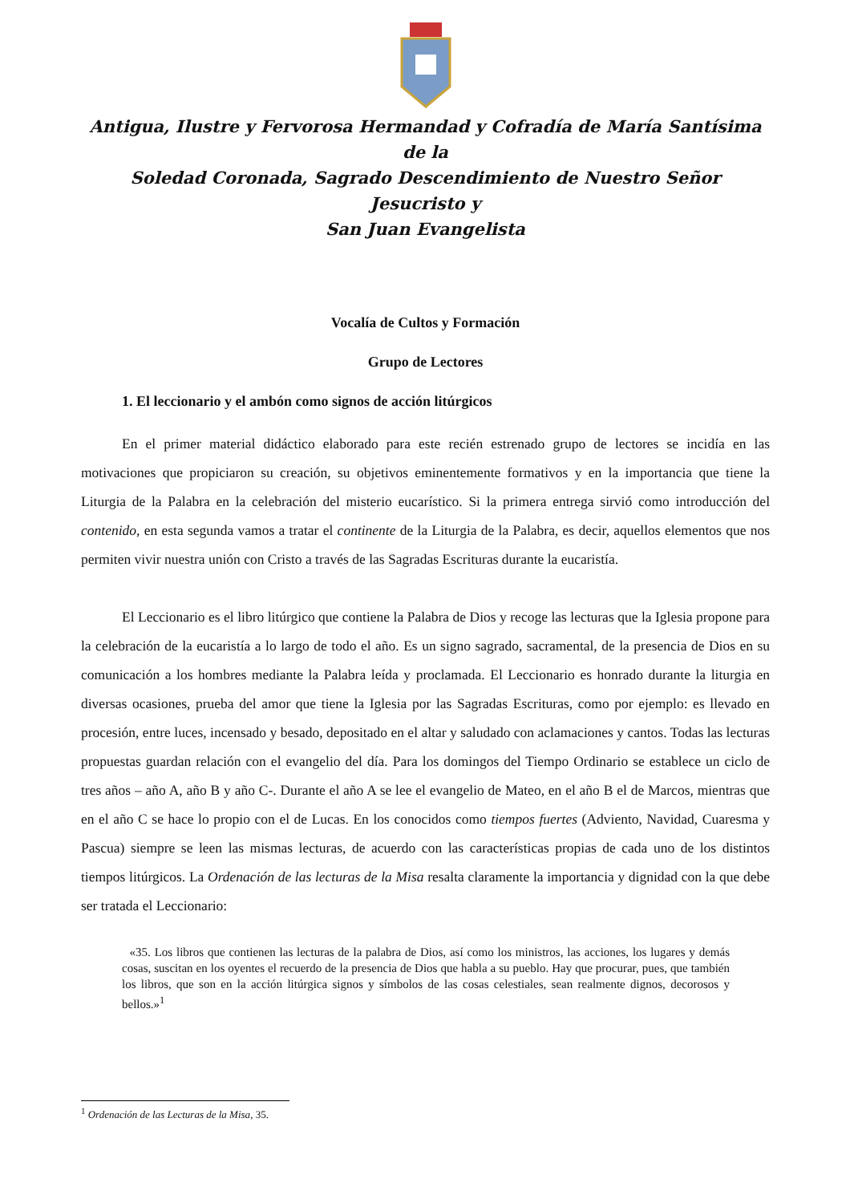Antigua, Ilustre y Fervorosa Hermandad y Cofradía de María Santísima de la
Soledad Coronada, Sagrado Descendimiento de Nuestro Señor Jesucristo y
San Juan Evangelista
Vocalía de Cultos y Formación
Grupo de Lectores
1. El leccionario y el ambón como signos de acción litúrgicos
En el primer material didáctico elaborado para este recién estrenado grupo de lectores se incidía en las motivaciones que propiciaron su creación, su objetivos eminentemente formativos y en la importancia que tiene la Liturgia de la Palabra en la celebración del misterio eucarístico. Si la primera entrega sirvió como introducción del contenido, en esta segunda vamos a tratar el continente de la Liturgia de la Palabra, es decir, aquellos elementos que nos permiten vivir nuestra unión con Cristo a través de las Sagradas Escrituras durante la eucaristía.
El Leccionario es el libro litúrgico que contiene la Palabra de Dios y recoge las lecturas que la Iglesia propone para la celebración de la eucaristía a lo largo de todo el año. Es un signo sagrado, sacramental, de la presencia de Dios en su comunicación a los hombres mediante la Palabra leída y proclamada. El Leccionario es honrado durante la liturgia en diversas ocasiones, prueba del amor que tiene la Iglesia por las Sagradas Escrituras, como por ejemplo: es llevado en procesión, entre luces, incensado y besado, depositado en el altar y saludado con aclamaciones y cantos. Todas las lecturas propuestas guardan relación con el evangelio del día. Para los domingos del Tiempo Ordinario se establece un ciclo de tres años – año A, año B y año C-. Durante el año A se lee el evangelio de Mateo, en el año B el de Marcos, mientras que en el año C se hace lo propio con el de Lucas. En los conocidos como tiempos fuertes (Adviento, Navidad, Cuaresma y Pascua) siempre se leen las mismas lecturas, de acuerdo con las características propias de cada uno de los distintos tiempos litúrgicos. La Ordenación de las lecturas de la Misa resalta claramente la importancia y dignidad con la que debe ser tratada el Leccionario:
«35. Los libros que contienen las lecturas de la palabra de Dios, así como los ministros, las acciones, los lugares y demás cosas, suscitan en los oyentes el recuerdo de la presencia de Dios que habla a su pueblo. Hay que procurar, pues, que también los libros, que son en la acción litúrgica signos y símbolos de las cosas celestiales, sean realmente dignos, decorosos y bellos.»<sup>1</sup>
<sup>1</sup> Ordenación de las Lecturas de la Misa, 35.